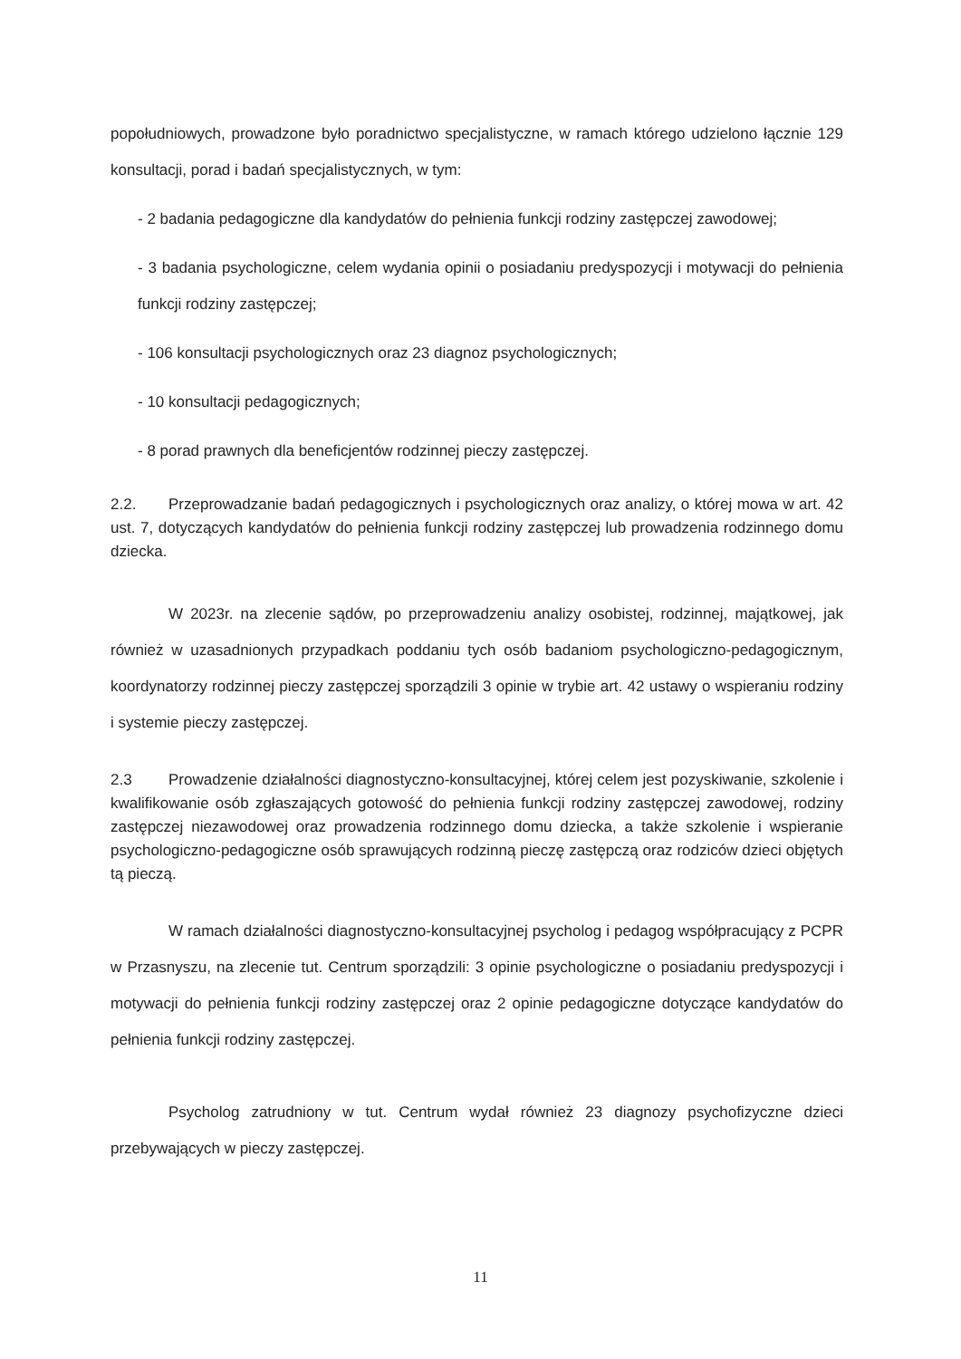popołudniowych, prowadzone było poradnictwo specjalistyczne, w ramach którego udzielono łącznie 129 konsultacji, porad i badań specjalistycznych, w tym:
- 2 badania pedagogiczne dla kandydatów do pełnienia funkcji rodziny zastępczej zawodowej;
- 3 badania psychologiczne, celem wydania opinii o posiadaniu predyspozycji i motywacji do pełnienia funkcji rodziny zastępczej;
- 106 konsultacji psychologicznych oraz 23 diagnoz psychologicznych;
- 10 konsultacji pedagogicznych;
- 8 porad prawnych dla beneficjentów rodzinnej pieczy zastępczej.
2.2. Przeprowadzanie badań pedagogicznych i psychologicznych oraz analizy, o której mowa w art. 42 ust. 7, dotyczących kandydatów do pełnienia funkcji rodziny zastępczej lub prowadzenia rodzinnego domu dziecka.
W 2023r. na zlecenie sądów, po przeprowadzeniu analizy osobistej, rodzinnej, majątkowej, jak również w uzasadnionych przypadkach poddaniu tych osób badaniom psychologiczno-pedagogicznym, koordynatorzy rodzinnej pieczy zastępczej sporządzili 3 opinie w trybie art. 42 ustawy o wspieraniu rodziny i systemie pieczy zastępczej.
2.3 Prowadzenie działalności diagnostyczno-konsultacyjnej, której celem jest pozyskiwanie, szkolenie i kwalifikowanie osób zgłaszających gotowość do pełnienia funkcji rodziny zastępczej zawodowej, rodziny zastępczej niezawodowej oraz prowadzenia rodzinnego domu dziecka, a także szkolenie i wspieranie psychologiczno-pedagogiczne osób sprawujących rodzinną pieczę zastępczą oraz rodziców dzieci objętych tą pieczą.
W ramach działalności diagnostyczno-konsultacyjnej psycholog i pedagog współpracujący z PCPR w Przasnyszu, na zlecenie tut. Centrum sporządzili: 3 opinie psychologiczne o posiadaniu predyspozycji i motywacji do pełnienia funkcji rodziny zastępczej oraz 2 opinie pedagogiczne dotyczące kandydatów do pełnienia funkcji rodziny zastępczej.
Psycholog zatrudniony w tut. Centrum wydał również 23 diagnozy psychofizyczne dzieci przebywających w pieczy zastępczej.
11